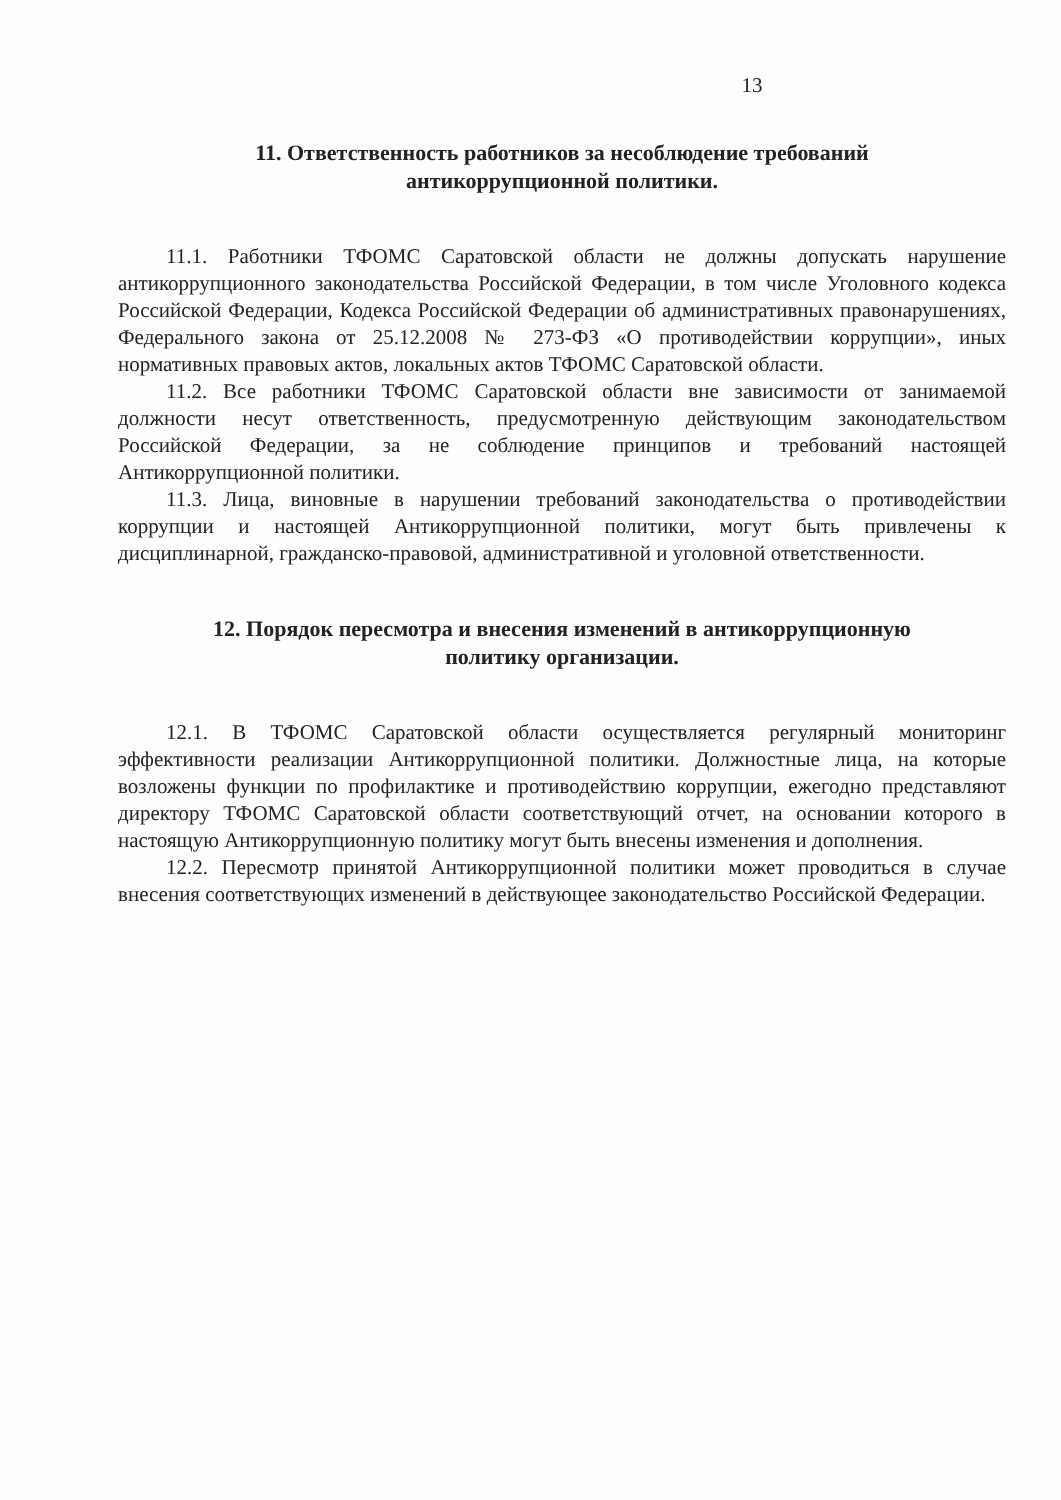13
11. Ответственность работников за несоблюдение требований
антикоррупционной политики.
11.1. Работники ТФОМС Саратовской области не должны допускать нарушение антикоррупционного законодательства Российской Федерации, в том числе Уголовного кодекса Российской Федерации, Кодекса Российской Федерации об административных правонарушениях, Федерального закона от 25.12.2008 № 273-ФЗ «О противодействии коррупции», иных нормативных правовых актов, локальных актов ТФОМС Саратовской области.
11.2. Все работники ТФОМС Саратовской области вне зависимости от занимаемой должности несут ответственность, предусмотренную действующим законодательством Российской Федерации, за не соблюдение принципов и требований настоящей Антикоррупционной политики.
11.3. Лица, виновные в нарушении требований законодательства о противодействии коррупции и настоящей Антикоррупционной политики, могут быть привлечены к дисциплинарной, гражданско-правовой, административной и уголовной ответственности.
12. Порядок пересмотра и внесения изменений в антикоррупционную
политику организации.
12.1. В ТФОМС Саратовской области осуществляется регулярный мониторинг эффективности реализации Антикоррупционной политики. Должностные лица, на которые возложены функции по профилактике и противодействию коррупции, ежегодно представляют директору ТФОМС Саратовской области соответствующий отчет, на основании которого в настоящую Антикоррупционную политику могут быть внесены изменения и дополнения.
12.2. Пересмотр принятой Антикоррупционной политики может проводиться в случае внесения соответствующих изменений в действующее законодательство Российской Федерации.